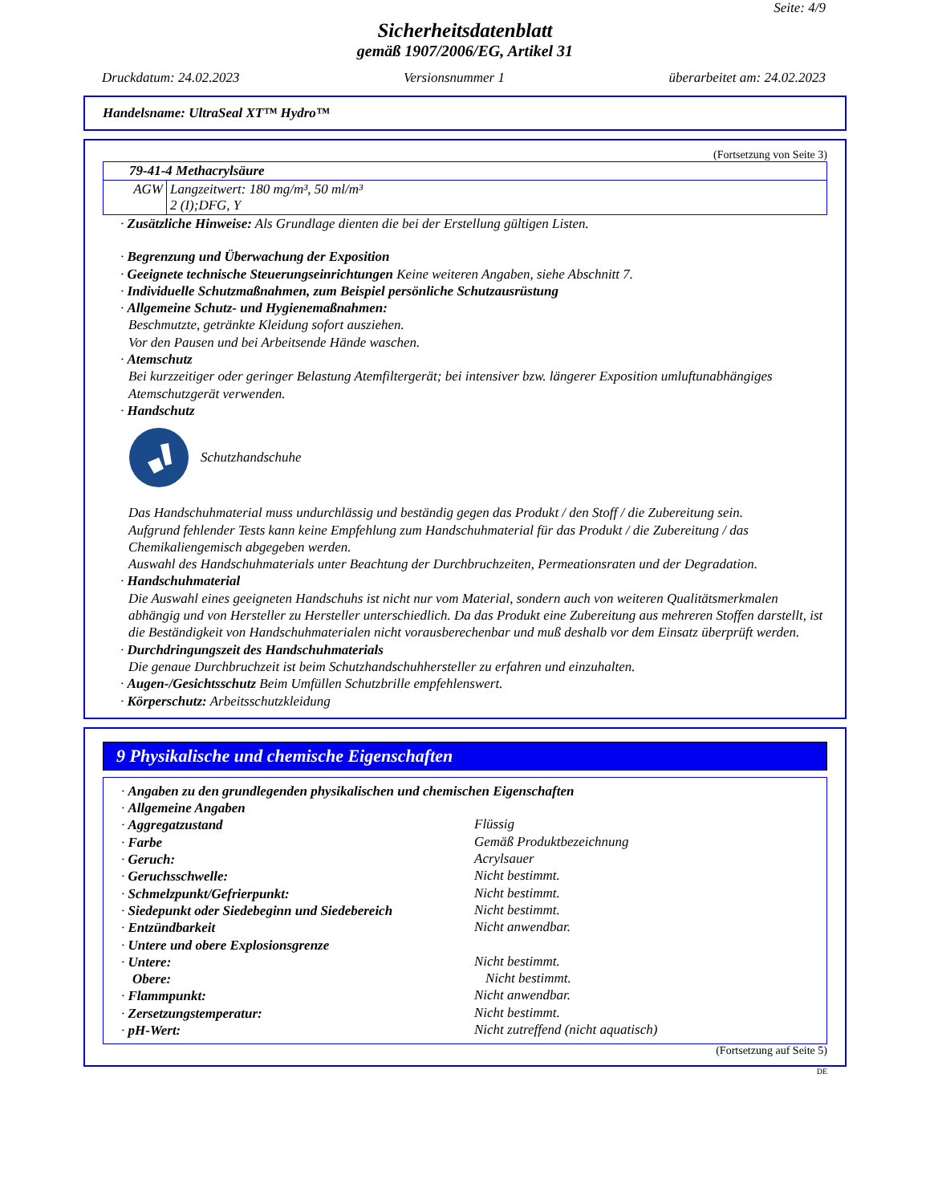Seite: 4/9
Sicherheitsdatenblatt
gemäß 1907/2006/EG, Artikel 31
Druckdatum: 24.02.2023 Versionsnummer 1 überarbeitet am: 24.02.2023
Handelsname: UltraSeal XT™ Hydro™
(Fortsetzung von Seite 3)
| 79-41-4 Methacrylsäure | |
| AGW | Langzeitwert: 180 mg/m³, 50 ml/m³ 2 (I);DFG, Y |
· Zusätzliche Hinweise: Als Grundlage dienten die bei der Erstellung gültigen Listen.
· Begrenzung und Überwachung der Exposition
· Geeignete technische Steuerungseinrichtungen Keine weiteren Angaben, siehe Abschnitt 7.
· Individuelle Schutzmaßnahmen, zum Beispiel persönliche Schutzausrüstung
· Allgemeine Schutz- und Hygienemaßnahmen:
Beschmutzte, getränkte Kleidung sofort ausziehen.
Vor den Pausen und bei Arbeitsende Hände waschen.
· Atemschutz
Bei kurzzeitiger oder geringer Belastung Atemfiltergerät; bei intensiver bzw. längerer Exposition umluftunabhängiges Atemschutzgerät verwenden.
· Handschutz
Schutzhandschuhe
Das Handschuhmaterial muss undurchlässig und beständig gegen das Produkt / den Stoff / die Zubereitung sein.
Aufgrund fehlender Tests kann keine Empfehlung zum Handschuhmaterial für das Produkt / die Zubereitung / das Chemikaliengemisch abgegeben werden.
Auswahl des Handschuhmaterials unter Beachtung der Durchbruchzeiten, Permeationsraten und der Degradation.
· Handschuhmaterial
Die Auswahl eines geeigneten Handschuhs ist nicht nur vom Material, sondern auch von weiteren Qualitätsmerkmalen abhängig und von Hersteller zu Hersteller unterschiedlich. Da das Produkt eine Zubereitung aus mehreren Stoffen darstellt, ist die Beständigkeit von Handschuhmaterialen nicht vorausberechenbar und muß deshalb vor dem Einsatz überprüft werden.
· Durchdringungszeit des Handschuhmaterials
Die genaue Durchbruchzeit ist beim Schutzhandschuhhersteller zu erfahren und einzuhalten.
· Augen-/Gesichtsschutz Beim Umfüllen Schutzbrille empfehlenswert.
· Körperschutz: Arbeitsschutzkleidung
9 Physikalische und chemische Eigenschaften
· Angaben zu den grundlegenden physikalischen und chemischen Eigenschaften
· Allgemeine Angaben
· Aggregatzustand
Flüssig
· Farbe
Gemäß Produktbezeichnung
· Geruch:
Acrylsauer
· Geruchsschwelle:
Nicht bestimmt.
· Schmelzpunkt/Gefrierpunkt:
Nicht bestimmt.
· Siedepunkt oder Siedebeginn und Siedebereich
Nicht bestimmt.
· Entzündbarkeit
Nicht anwendbar.
· Untere und obere Explosionsgrenze
· Untere:
Nicht bestimmt.
Obere:
Nicht bestimmt.
· Flammpunkt:
Nicht anwendbar.
· Zersetzungstemperatur:
Nicht bestimmt.
· pH-Wert:
Nicht zutreffend (nicht aquatisch)
(Fortsetzung auf Seite 5)
DE